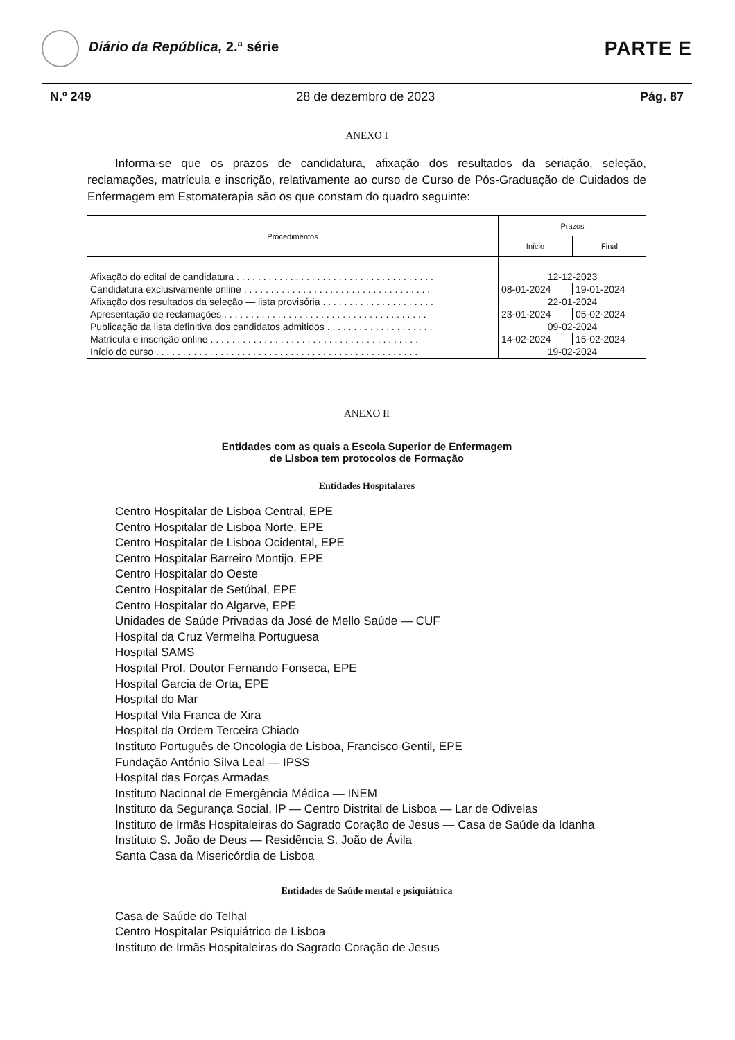Diário da República, 2.ª série
PARTE E
N.º 249 28 de dezembro de 2023 Pág. 87
ANEXO I
Informa-se que os prazos de candidatura, afixação dos resultados da seriação, seleção, reclamações, matrícula e inscrição, relativamente ao curso de Curso de Pós-Graduação de Cuidados de Enfermagem em Estomaterapia são os que constam do quadro seguinte:
| Procedimentos | Prazos | |
| --- | --- | --- |
| | Início | Final |
| Afixação do edital de candidatura . . . . . . . . . . . . . . . . . . . . . . . . . . . . . . . . . . . . . | 12-12-2023 | |
| Candidatura exclusivamente online . . . . . . . . . . . . . . . . . . . . . . . . . . . . . . . . . . . | 08-01-2024 | 19-01-2024 |
| Afixação dos resultados da seleção — lista provisória . . . . . . . . . . . . . . . . . . . . . | 22-01-2024 | |
| Apresentação de reclamações . . . . . . . . . . . . . . . . . . . . . . . . . . . . . . . . . . . . . . | 23-01-2024 | 05-02-2024 |
| Publicação da lista definitiva dos candidatos admitidos . . . . . . . . . . . . . . . . . . . . | 09-02-2024 | |
| Matrícula e inscrição online . . . . . . . . . . . . . . . . . . . . . . . . . . . . . . . . . . . . . . . | 14-02-2024 | 15-02-2024 |
| Início do curso . . . . . . . . . . . . . . . . . . . . . . . . . . . . . . . . . . . . . . . . . . . . . . . . . | 19-02-2024 | |
ANEXO II
Entidades com as quais a Escola Superior de Enfermagem
de Lisboa tem protocolos de Formação
Entidades Hospitalares
Centro Hospitalar de Lisboa Central, EPE
Centro Hospitalar de Lisboa Norte, EPE
Centro Hospitalar de Lisboa Ocidental, EPE
Centro Hospitalar Barreiro Montijo, EPE
Centro Hospitalar do Oeste
Centro Hospitalar de Setúbal, EPE
Centro Hospitalar do Algarve, EPE
Unidades de Saúde Privadas da José de Mello Saúde — CUF
Hospital da Cruz Vermelha Portuguesa
Hospital SAMS
Hospital Prof. Doutor Fernando Fonseca, EPE
Hospital Garcia de Orta, EPE
Hospital do Mar
Hospital Vila Franca de Xira
Hospital da Ordem Terceira Chiado
Instituto Português de Oncologia de Lisboa, Francisco Gentil, EPE
Fundação António Silva Leal — IPSS
Hospital das Forças Armadas
Instituto Nacional de Emergência Médica — INEM
Instituto da Segurança Social, IP — Centro Distrital de Lisboa — Lar de Odivelas
Instituto de Irmãs Hospitaleiras do Sagrado Coração de Jesus — Casa de Saúde da Idanha
Instituto S. João de Deus — Residência S. João de Ávila
Santa Casa da Misericórdia de Lisboa
Entidades de Saúde mental e psiquiátrica
Casa de Saúde do Telhal
Centro Hospitalar Psiquiátrico de Lisboa
Instituto de Irmãs Hospitaleiras do Sagrado Coração de Jesus